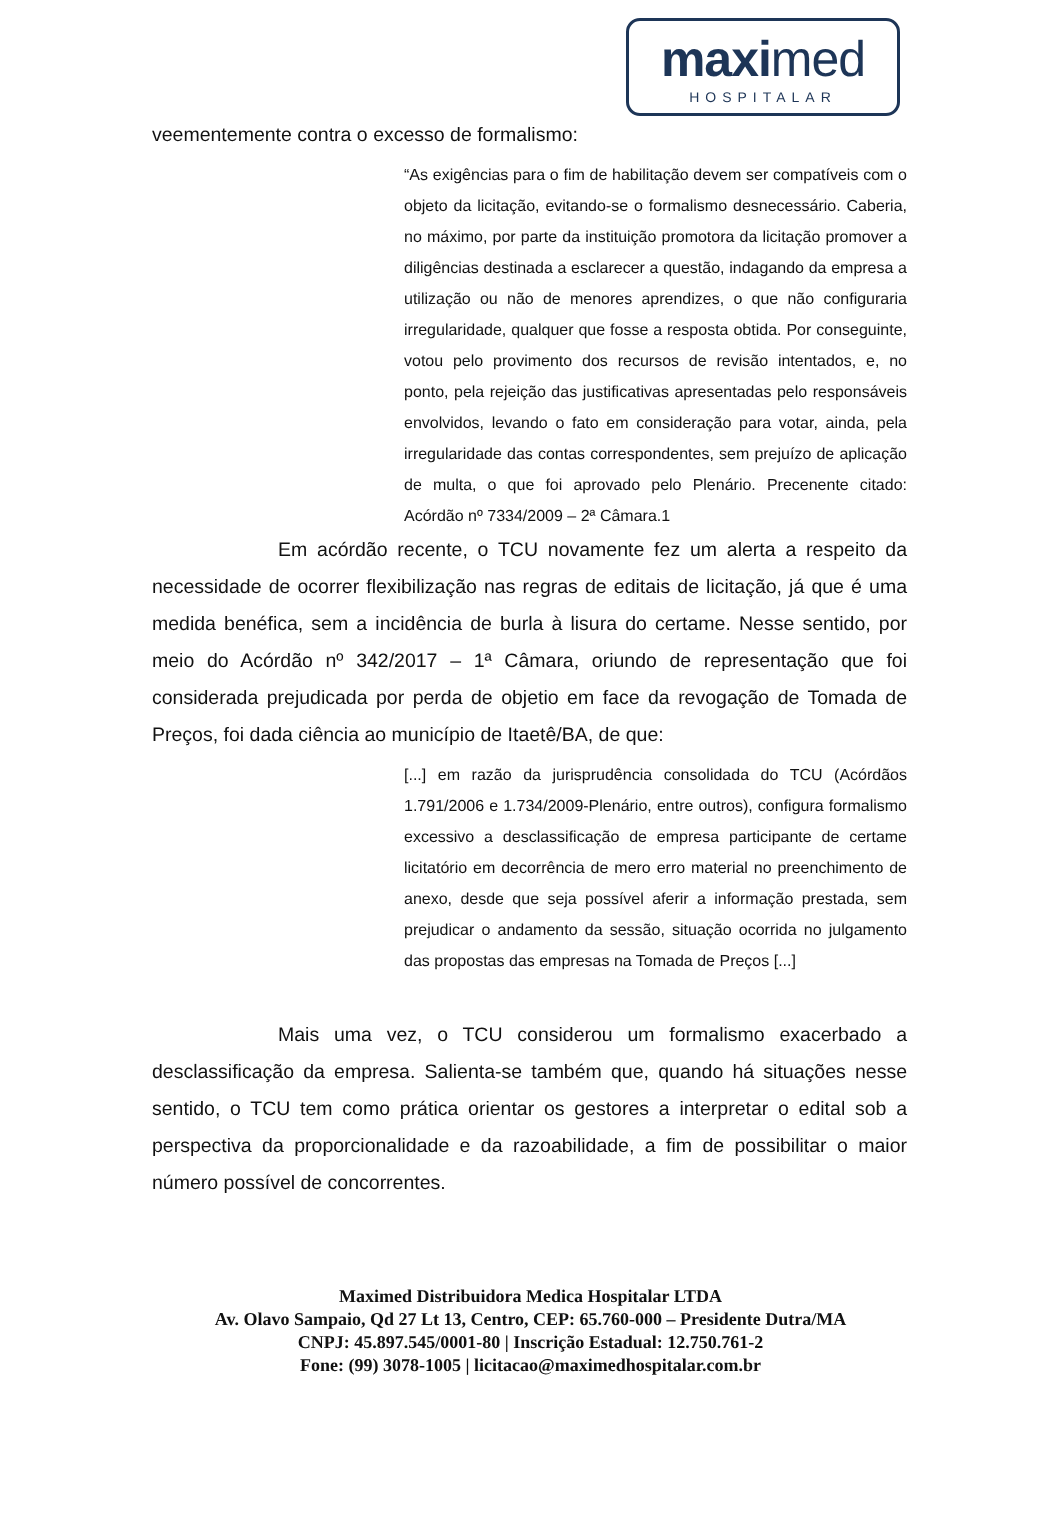maximed
HOSPITALAR
veementemente contra o excesso de formalismo:
“As exigências para o fim de habilitação devem ser compatíveis com o objeto da licitação, evitando-se o formalismo desnecessário. Caberia, no máximo, por parte da instituição promotora da licitação promover a diligências destinada a esclarecer a questão, indagando da empresa a utilização ou não de menores aprendizes, o que não configuraria irregularidade, qualquer que fosse a resposta obtida. Por conseguinte, votou pelo provimento dos recursos de revisão intentados, e, no ponto, pela rejeição das justificativas apresentadas pelo responsáveis envolvidos, levando o fato em consideração para votar, ainda, pela irregularidade das contas correspondentes, sem prejuízo de aplicação de multa, o que foi aprovado pelo Plenário. Precenente citado: Acórdão nº 7334/2009 – 2ª Câmara.1
Em acórdão recente, o TCU novamente fez um alerta a respeito da necessidade de ocorrer flexibilização nas regras de editais de licitação, já que é uma medida benéfica, sem a incidência de burla à lisura do certame. Nesse sentido, por meio do Acórdão nº 342/2017 – 1ª Câmara, oriundo de representação que foi considerada prejudicada por perda de objetio em face da revogação de Tomada de Preços, foi dada ciência ao município de Itaetê/BA, de que:
[...] em razão da jurisprudência consolidada do TCU (Acórdãos 1.791/2006 e 1.734/2009-Plenário, entre outros), configura formalismo excessivo a desclassificação de empresa participante de certame licitatório em decorrência de mero erro material no preenchimento de anexo, desde que seja possível aferir a informação prestada, sem prejudicar o andamento da sessão, situação ocorrida no julgamento das propostas das empresas na Tomada de Preços [...]
Mais uma vez, o TCU considerou um formalismo exacerbado a desclassificação da empresa. Salienta-se também que, quando há situações nesse sentido, o TCU tem como prática orientar os gestores a interpretar o edital sob a perspectiva da proporcionalidade e da razoabilidade, a fim de possibilitar o maior número possível de concorrentes.
Maximed Distribuidora Medica Hospitalar LTDA
Av. Olavo Sampaio, Qd 27 Lt 13, Centro, CEP: 65.760-000 – Presidente Dutra/MA
CNPJ: 45.897.545/0001-80 | Inscrição Estadual: 12.750.761-2
Fone: (99) 3078-1005 | licitacao@maximedhospitalar.com.br